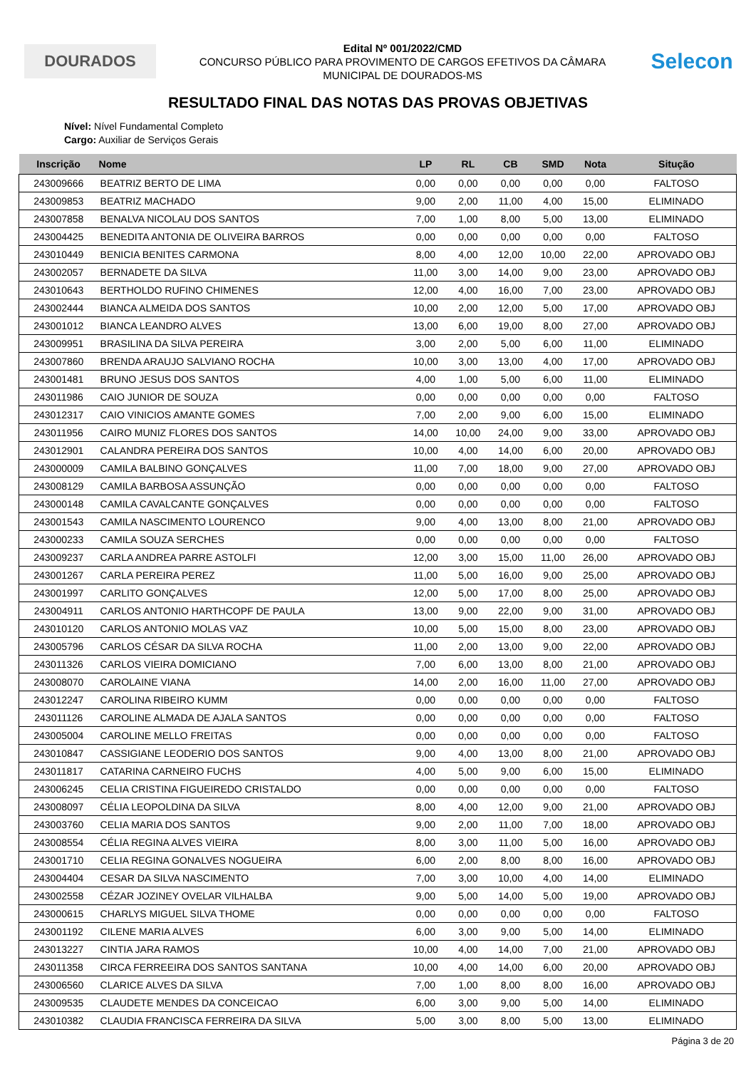DOURADOS
Edital Nº 001/2022/CMD
CONCURSO PÚBLICO PARA PROVIMENTO DE CARGOS EFETIVOS DA CÂMARA
MUNICIPAL DE DOURADOS-MS
Selecon
RESULTADO FINAL DAS NOTAS DAS PROVAS OBJETIVAS
Nível: Nível Fundamental Completo
Cargo: Auxiliar de Serviços Gerais
| Inscrição | Nome | LP | RL | CB | SMD | Nota | Situção |
| --- | --- | --- | --- | --- | --- | --- | --- |
| 243009666 | BEATRIZ BERTO DE LIMA | 0,00 | 0,00 | 0,00 | 0,00 | 0,00 | FALTOSO |
| 243009853 | BEATRIZ MACHADO | 9,00 | 2,00 | 11,00 | 4,00 | 15,00 | ELIMINADO |
| 243007858 | BENALVA NICOLAU DOS SANTOS | 7,00 | 1,00 | 8,00 | 5,00 | 13,00 | ELIMINADO |
| 243004425 | BENEDITA ANTONIA DE OLIVEIRA BARROS | 0,00 | 0,00 | 0,00 | 0,00 | 0,00 | FALTOSO |
| 243010449 | BENICIA BENITES CARMONA | 8,00 | 4,00 | 12,00 | 10,00 | 22,00 | APROVADO OBJ |
| 243002057 | BERNADETE DA SILVA | 11,00 | 3,00 | 14,00 | 9,00 | 23,00 | APROVADO OBJ |
| 243010643 | BERTHOLDO RUFINO CHIMENES | 12,00 | 4,00 | 16,00 | 7,00 | 23,00 | APROVADO OBJ |
| 243002444 | BIANCA ALMEIDA DOS SANTOS | 10,00 | 2,00 | 12,00 | 5,00 | 17,00 | APROVADO OBJ |
| 243001012 | BIANCA LEANDRO ALVES | 13,00 | 6,00 | 19,00 | 8,00 | 27,00 | APROVADO OBJ |
| 243009951 | BRASILINA DA SILVA PEREIRA | 3,00 | 2,00 | 5,00 | 6,00 | 11,00 | ELIMINADO |
| 243007860 | BRENDA ARAUJO SALVIANO ROCHA | 10,00 | 3,00 | 13,00 | 4,00 | 17,00 | APROVADO OBJ |
| 243001481 | BRUNO JESUS DOS SANTOS | 4,00 | 1,00 | 5,00 | 6,00 | 11,00 | ELIMINADO |
| 243011986 | CAIO JUNIOR DE SOUZA | 0,00 | 0,00 | 0,00 | 0,00 | 0,00 | FALTOSO |
| 243012317 | CAIO VINICIOS AMANTE GOMES | 7,00 | 2,00 | 9,00 | 6,00 | 15,00 | ELIMINADO |
| 243011956 | CAIRO MUNIZ FLORES DOS SANTOS | 14,00 | 10,00 | 24,00 | 9,00 | 33,00 | APROVADO OBJ |
| 243012901 | CALANDRA PEREIRA DOS SANTOS | 10,00 | 4,00 | 14,00 | 6,00 | 20,00 | APROVADO OBJ |
| 243000009 | CAMILA BALBINO GONÇALVES | 11,00 | 7,00 | 18,00 | 9,00 | 27,00 | APROVADO OBJ |
| 243008129 | CAMILA BARBOSA ASSUNÇÃO | 0,00 | 0,00 | 0,00 | 0,00 | 0,00 | FALTOSO |
| 243000148 | CAMILA CAVALCANTE GONÇALVES | 0,00 | 0,00 | 0,00 | 0,00 | 0,00 | FALTOSO |
| 243001543 | CAMILA NASCIMENTO LOURENCO | 9,00 | 4,00 | 13,00 | 8,00 | 21,00 | APROVADO OBJ |
| 243000233 | CAMILA SOUZA SERCHES | 0,00 | 0,00 | 0,00 | 0,00 | 0,00 | FALTOSO |
| 243009237 | CARLA ANDREA PARRE ASTOLFI | 12,00 | 3,00 | 15,00 | 11,00 | 26,00 | APROVADO OBJ |
| 243001267 | CARLA PEREIRA PEREZ | 11,00 | 5,00 | 16,00 | 9,00 | 25,00 | APROVADO OBJ |
| 243001997 | CARLITO GONÇALVES | 12,00 | 5,00 | 17,00 | 8,00 | 25,00 | APROVADO OBJ |
| 243004911 | CARLOS ANTONIO HARTHCOPF DE PAULA | 13,00 | 9,00 | 22,00 | 9,00 | 31,00 | APROVADO OBJ |
| 243010120 | CARLOS ANTONIO MOLAS VAZ | 10,00 | 5,00 | 15,00 | 8,00 | 23,00 | APROVADO OBJ |
| 243005796 | CARLOS CÉSAR DA SILVA ROCHA | 11,00 | 2,00 | 13,00 | 9,00 | 22,00 | APROVADO OBJ |
| 243011326 | CARLOS VIEIRA DOMICIANO | 7,00 | 6,00 | 13,00 | 8,00 | 21,00 | APROVADO OBJ |
| 243008070 | CAROLAINE VIANA | 14,00 | 2,00 | 16,00 | 11,00 | 27,00 | APROVADO OBJ |
| 243012247 | CAROLINA RIBEIRO KUMM | 0,00 | 0,00 | 0,00 | 0,00 | 0,00 | FALTOSO |
| 243011126 | CAROLINE ALMADA DE AJALA SANTOS | 0,00 | 0,00 | 0,00 | 0,00 | 0,00 | FALTOSO |
| 243005004 | CAROLINE MELLO FREITAS | 0,00 | 0,00 | 0,00 | 0,00 | 0,00 | FALTOSO |
| 243010847 | CASSIGIANE LEODERIO DOS SANTOS | 9,00 | 4,00 | 13,00 | 8,00 | 21,00 | APROVADO OBJ |
| 243011817 | CATARINA CARNEIRO FUCHS | 4,00 | 5,00 | 9,00 | 6,00 | 15,00 | ELIMINADO |
| 243006245 | CELIA CRISTINA FIGUEIREDO CRISTALDO | 0,00 | 0,00 | 0,00 | 0,00 | 0,00 | FALTOSO |
| 243008097 | CÉLIA LEOPOLDINA DA SILVA | 8,00 | 4,00 | 12,00 | 9,00 | 21,00 | APROVADO OBJ |
| 243003760 | CELIA MARIA DOS SANTOS | 9,00 | 2,00 | 11,00 | 7,00 | 18,00 | APROVADO OBJ |
| 243008554 | CÉLIA REGINA ALVES VIEIRA | 8,00 | 3,00 | 11,00 | 5,00 | 16,00 | APROVADO OBJ |
| 243001710 | CELIA REGINA GONALVES NOGUEIRA | 6,00 | 2,00 | 8,00 | 8,00 | 16,00 | APROVADO OBJ |
| 243004404 | CESAR DA SILVA NASCIMENTO | 7,00 | 3,00 | 10,00 | 4,00 | 14,00 | ELIMINADO |
| 243002558 | CÉZAR JOZINEY OVELAR VILHALBA | 9,00 | 5,00 | 14,00 | 5,00 | 19,00 | APROVADO OBJ |
| 243000615 | CHARLYS MIGUEL SILVA THOME | 0,00 | 0,00 | 0,00 | 0,00 | 0,00 | FALTOSO |
| 243001192 | CILENE MARIA ALVES | 6,00 | 3,00 | 9,00 | 5,00 | 14,00 | ELIMINADO |
| 243013227 | CINTIA JARA RAMOS | 10,00 | 4,00 | 14,00 | 7,00 | 21,00 | APROVADO OBJ |
| 243011358 | CIRCA FERREEIRA DOS SANTOS SANTANA | 10,00 | 4,00 | 14,00 | 6,00 | 20,00 | APROVADO OBJ |
| 243006560 | CLARICE ALVES DA SILVA | 7,00 | 1,00 | 8,00 | 8,00 | 16,00 | APROVADO OBJ |
| 243009535 | CLAUDETE MENDES DA CONCEICAO | 6,00 | 3,00 | 9,00 | 5,00 | 14,00 | ELIMINADO |
| 243010382 | CLAUDIA FRANCISCA FERREIRA DA SILVA | 5,00 | 3,00 | 8,00 | 5,00 | 13,00 | ELIMINADO |
Página 3 de 20